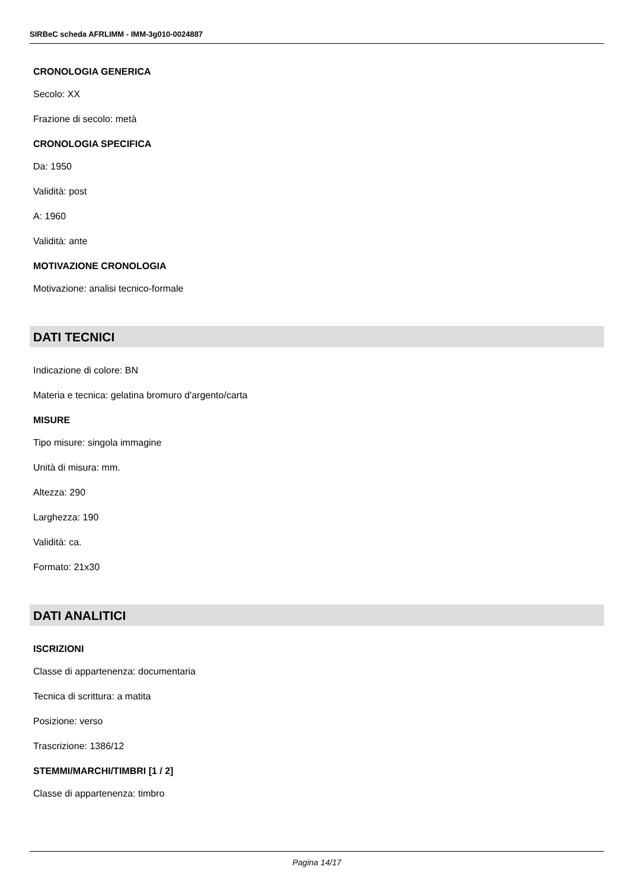SIRBeC scheda AFRLIMM - IMM-3g010-0024887
CRONOLOGIA GENERICA
Secolo: XX
Frazione di secolo: metà
CRONOLOGIA SPECIFICA
Da: 1950
Validità: post
A: 1960
Validità: ante
MOTIVAZIONE CRONOLOGIA
Motivazione: analisi tecnico-formale
DATI TECNICI
Indicazione di colore: BN
Materia e tecnica: gelatina bromuro d'argento/carta
MISURE
Tipo misure: singola immagine
Unità di misura: mm.
Altezza: 290
Larghezza: 190
Validità: ca.
Formato: 21x30
DATI ANALITICI
ISCRIZIONI
Classe di appartenenza: documentaria
Tecnica di scrittura: a matita
Posizione: verso
Trascrizione: 1386/12
STEMMI/MARCHI/TIMBRI [1 / 2]
Classe di appartenenza: timbro
Pagina 14/17